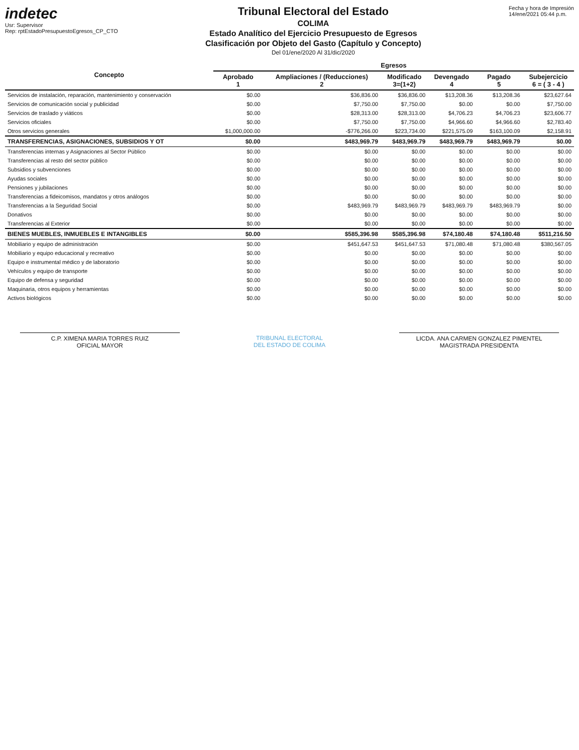indetec
Usr: Supervisor
Rep: rptEstadoPresupuestoEgresos_CP_CTO
Tribunal Electoral del Estado
COLIMA
Estado Analítico del Ejercicio Presupuesto de Egresos
Clasificación por Objeto del Gasto (Capítulo y Concepto)
Del 01/ene/2020 Al 31/dic/2020
Fecha y hora de Impresión
14/ene/2021 05:44 p.m.
| Concepto | Egresos | | | | | |
| --- | --- | --- | --- | --- | --- | --- |
| | Aprobado 1 | Ampliaciones / (Reducciones) 2 | Modificado 3=(1+2) | Devengado 4 | Pagado 5 | Subejercicio 6 = ( 3 - 4 ) |
| Servicios de instalación, reparación, mantenimiento y conservación | $0.00 | $36,836.00 | $36,836.00 | $13,208.36 | $13,208.36 | $23,627.64 |
| Servicios de comunicación social y publicidad | $0.00 | $7,750.00 | $7,750.00 | $0.00 | $0.00 | $7,750.00 |
| Servicios de traslado y viáticos | $0.00 | $28,313.00 | $28,313.00 | $4,706.23 | $4,706.23 | $23,606.77 |
| Servicios oficiales | $0.00 | $7,750.00 | $7,750.00 | $4,966.60 | $4,966.60 | $2,783.40 |
| Otros servicios generales | $1,000,000.00 | -$776,266.00 | $223,734.00 | $221,575.09 | $163,100.09 | $2,158.91 |
| TRANSFERENCIAS, ASIGNACIONES, SUBSIDIOS Y OT | $0.00 | $483,969.79 | $483,969.79 | $483,969.79 | $483,969.79 | $0.00 |
| Transferencias internas y Asignaciones al Sector Público | $0.00 | $0.00 | $0.00 | $0.00 | $0.00 | $0.00 |
| Transferencias al resto del sector público | $0.00 | $0.00 | $0.00 | $0.00 | $0.00 | $0.00 |
| Subsidios y subvenciones | $0.00 | $0.00 | $0.00 | $0.00 | $0.00 | $0.00 |
| Ayudas sociales | $0.00 | $0.00 | $0.00 | $0.00 | $0.00 | $0.00 |
| Pensiones y jubilaciones | $0.00 | $0.00 | $0.00 | $0.00 | $0.00 | $0.00 |
| Transferencias a fideicomisos, mandatos y otros análogos | $0.00 | $0.00 | $0.00 | $0.00 | $0.00 | $0.00 |
| Transferencias a la Seguridad Social | $0.00 | $483,969.79 | $483,969.79 | $483,969.79 | $483,969.79 | $0.00 |
| Donativos | $0.00 | $0.00 | $0.00 | $0.00 | $0.00 | $0.00 |
| Transferencias al Exterior | $0.00 | $0.00 | $0.00 | $0.00 | $0.00 | $0.00 |
| BIENES MUEBLES, INMUEBLES E INTANGIBLES | $0.00 | $585,396.98 | $585,396.98 | $74,180.48 | $74,180.48 | $511,216.50 |
| Mobiliario y equipo de administración | $0.00 | $451,647.53 | $451,647.53 | $71,080.48 | $71,080.48 | $380,567.05 |
| Mobiliario y equipo educacional y recreativo | $0.00 | $0.00 | $0.00 | $0.00 | $0.00 | $0.00 |
| Equipo e instrumental médico y de laboratorio | $0.00 | $0.00 | $0.00 | $0.00 | $0.00 | $0.00 |
| Vehículos y equipo de transporte | $0.00 | $0.00 | $0.00 | $0.00 | $0.00 | $0.00 |
| Equipo de defensa y seguridad | $0.00 | $0.00 | $0.00 | $0.00 | $0.00 | $0.00 |
| Maquinaria, otros equipos y herramientas | $0.00 | $0.00 | $0.00 | $0.00 | $0.00 | $0.00 |
| Activos biológicos | $0.00 | $0.00 | $0.00 | $0.00 | $0.00 | $0.00 |
C.P. XIMENA MARIA TORRES RUIZ
OFICIAL MAYOR
TRIBUNAL ELECTORAL
DEL ESTADO DE COLIMA
LICDA. ANA CARMEN GONZALEZ PIMENTEL
MAGISTRADA PRESIDENTA